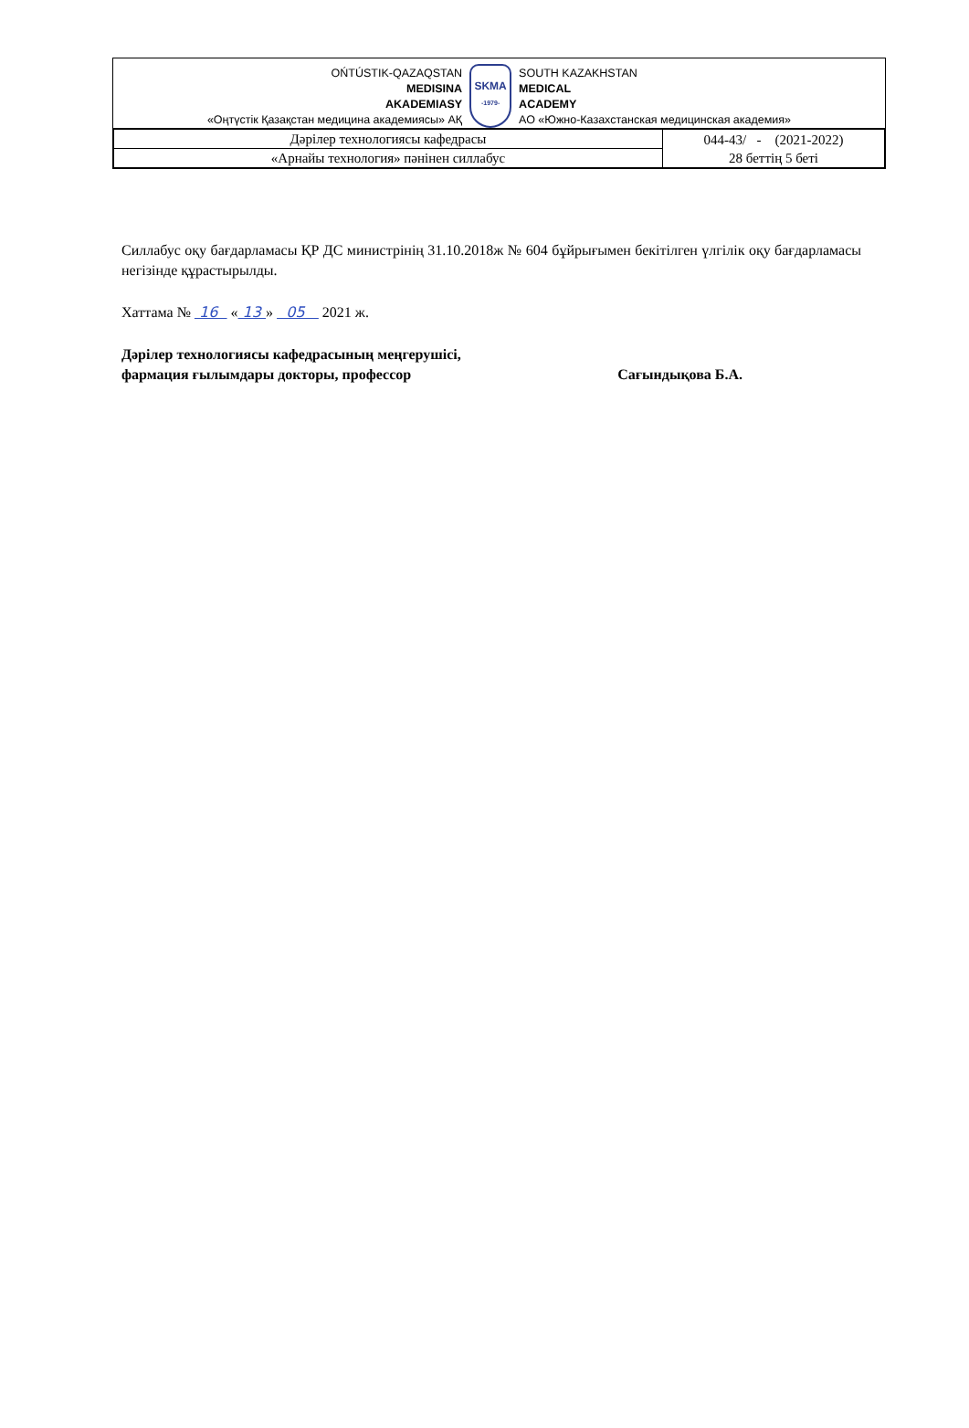OŃTÚSTIK-QAZAQSTAN
MEDISINA
AKADEMIASY
«Оңтүстік Қазақстан медицина академиясы» АҚ
SKMA
-1979-
SOUTH KAZAKHSTAN
MEDICAL
ACADEMY
АО «Южно-Казахстанская медицинская академия»
| Дәрілер технологиясы кафедрасы | 044-43/ - (2021-2022) 28 беттің 5 беті |
| «Арнайы технология» пәнінен силлабус | |
Силлабус оқу бағдарламасы ҚР ДС министрінің 31.10.2018ж № 604 бұйрығымен бекітілген үлгілік оқу бағдарламасы негізінде құрастырылды.
Хаттама № 16 « 13 » 05 2021 ж.
Дәрілер технологиясы кафедрасының меңгерушісі,
фармация ғылымдары докторы, профессор
Сағындықова Б.А.